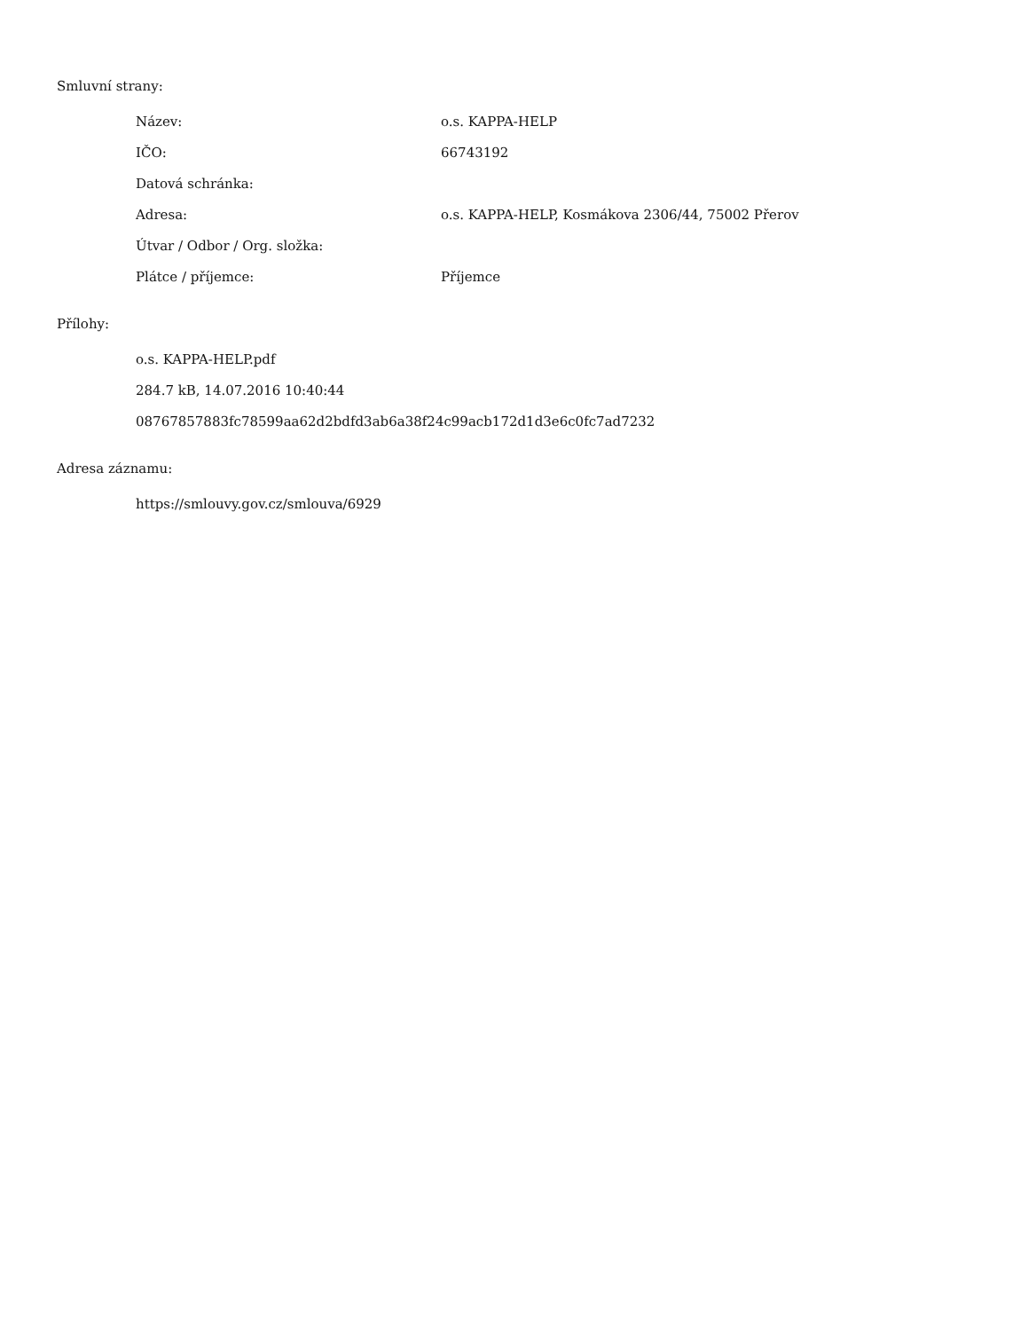Smluvní strany:
| Název: | o.s. KAPPA-HELP |
| IČO: | 66743192 |
| Datová schránka: | |
| Adresa: | o.s. KAPPA-HELP, Kosmákova 2306/44, 75002 Přerov |
| Útvar / Odbor / Org. složka: | |
| Plátce / příjemce: | Příjemce |
Přílohy:
o.s. KAPPA-HELP.pdf
284.7 kB, 14.07.2016 10:40:44
08767857883fc78599aa62d2bdfd3ab6a38f24c99acb172d1d3e6c0fc7ad7232
Adresa záznamu:
https://smlouvy.gov.cz/smlouva/6929